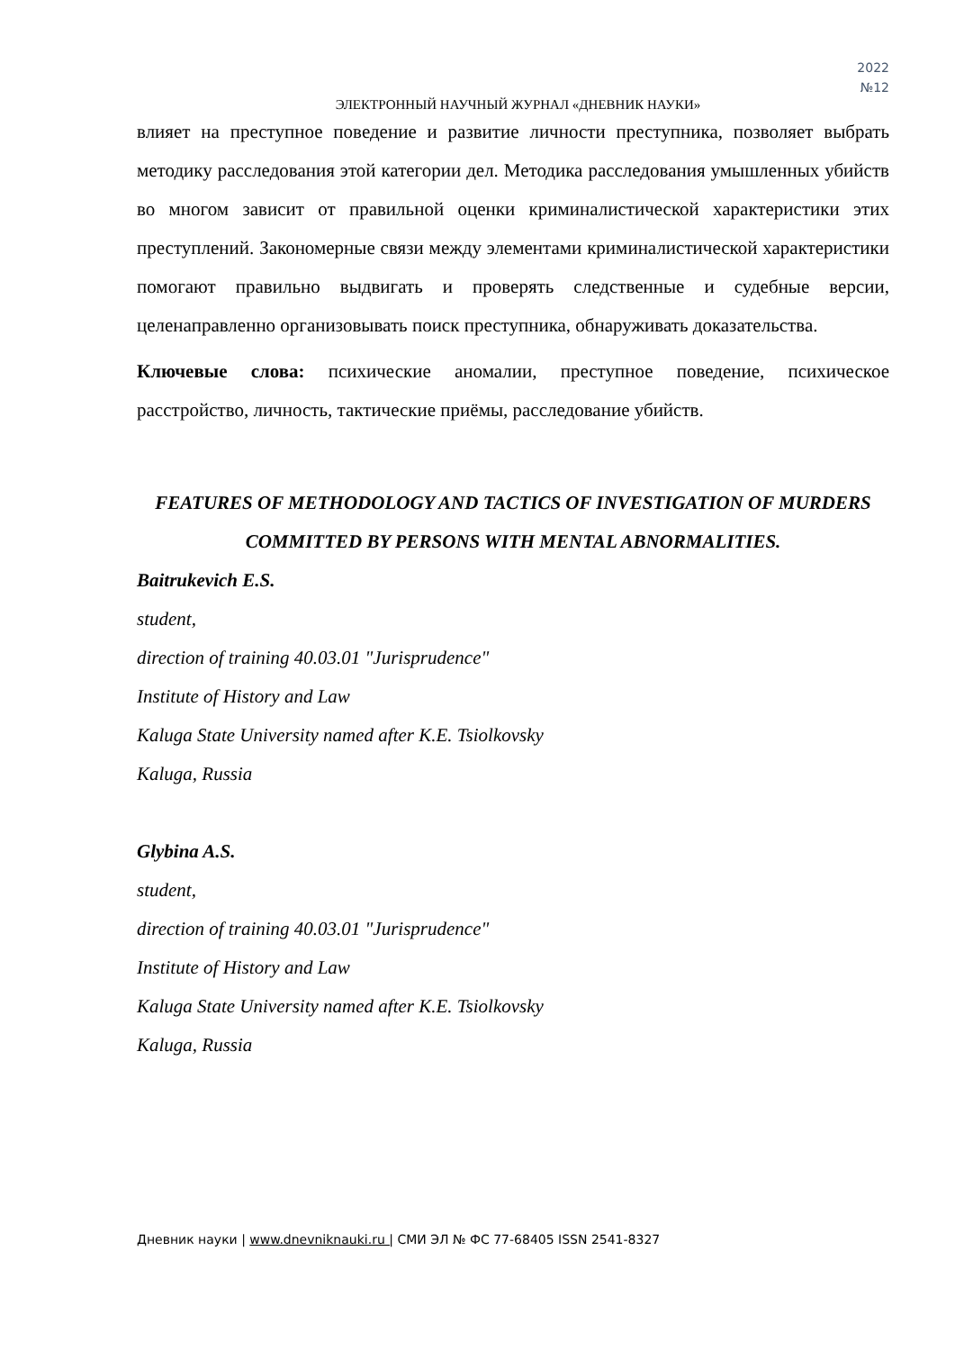2022
№12
ЭЛЕКТРОННЫЙ НАУЧНЫЙ ЖУРНАЛ «ДНЕВНИК НАУКИ»
влияет на преступное поведение и развитие личности преступника, позволяет выбрать методику расследования этой категории дел. Методика расследования умышленных убийств во многом зависит от правильной оценки криминалистической характеристики этих преступлений. Закономерные связи между элементами криминалистической характеристики помогают правильно выдвигать и проверять следственные и судебные версии, целенаправленно организовывать поиск преступника, обнаруживать доказательства.
Ключевые слова: психические аномалии, преступное поведение, психическое расстройство, личность, тактические приёмы, расследование убийств.
FEATURES OF METHODOLOGY AND TACTICS OF INVESTIGATION OF MURDERS COMMITTED BY PERSONS WITH MENTAL ABNORMALITIES.
Baitrukevich E.S.
student,
direction of training 40.03.01 "Jurisprudence"
Institute of History and Law
Kaluga State University named after K.E. Tsiolkovsky
Kaluga, Russia
Glybina A.S.
student,
direction of training 40.03.01 "Jurisprudence"
Institute of History and Law
Kaluga State University named after K.E. Tsiolkovsky
Kaluga, Russia
Дневник науки | www.dnevniknauki.ru | СМИ ЭЛ № ФС 77-68405 ISSN 2541-8327